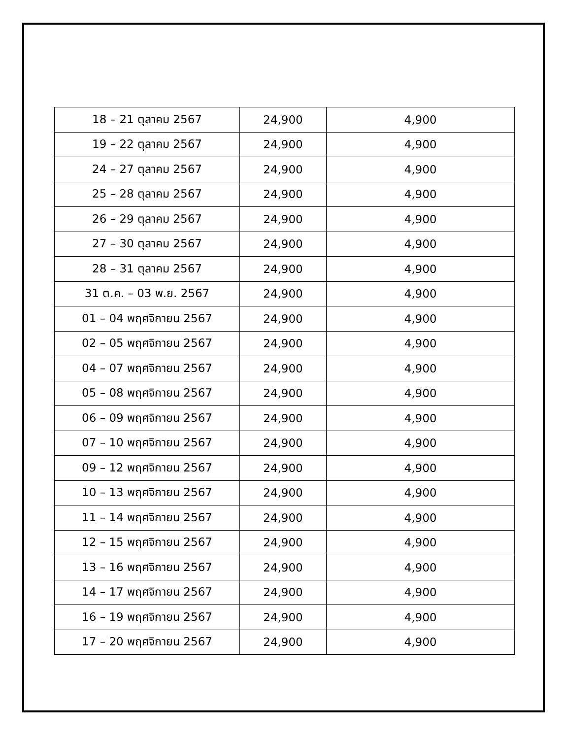| 18 – 21 ตุลาคม 2567 | 24,900 | 4,900 |
| 19 – 22 ตุลาคม 2567 | 24,900 | 4,900 |
| 24 – 27 ตุลาคม 2567 | 24,900 | 4,900 |
| 25 – 28 ตุลาคม 2567 | 24,900 | 4,900 |
| 26 – 29 ตุลาคม 2567 | 24,900 | 4,900 |
| 27 – 30 ตุลาคม 2567 | 24,900 | 4,900 |
| 28 – 31 ตุลาคม 2567 | 24,900 | 4,900 |
| 31 ต.ค. – 03 พ.ย. 2567 | 24,900 | 4,900 |
| 01 – 04 พฤศจิกายน 2567 | 24,900 | 4,900 |
| 02 – 05 พฤศจิกายน 2567 | 24,900 | 4,900 |
| 04 – 07 พฤศจิกายน 2567 | 24,900 | 4,900 |
| 05 – 08 พฤศจิกายน 2567 | 24,900 | 4,900 |
| 06 – 09 พฤศจิกายน 2567 | 24,900 | 4,900 |
| 07 – 10 พฤศจิกายน 2567 | 24,900 | 4,900 |
| 09 – 12 พฤศจิกายน 2567 | 24,900 | 4,900 |
| 10 – 13 พฤศจิกายน 2567 | 24,900 | 4,900 |
| 11 – 14 พฤศจิกายน 2567 | 24,900 | 4,900 |
| 12 – 15 พฤศจิกายน 2567 | 24,900 | 4,900 |
| 13 – 16 พฤศจิกายน 2567 | 24,900 | 4,900 |
| 14 – 17 พฤศจิกายน 2567 | 24,900 | 4,900 |
| 16 – 19 พฤศจิกายน 2567 | 24,900 | 4,900 |
| 17 – 20 พฤศจิกายน 2567 | 24,900 | 4,900 |